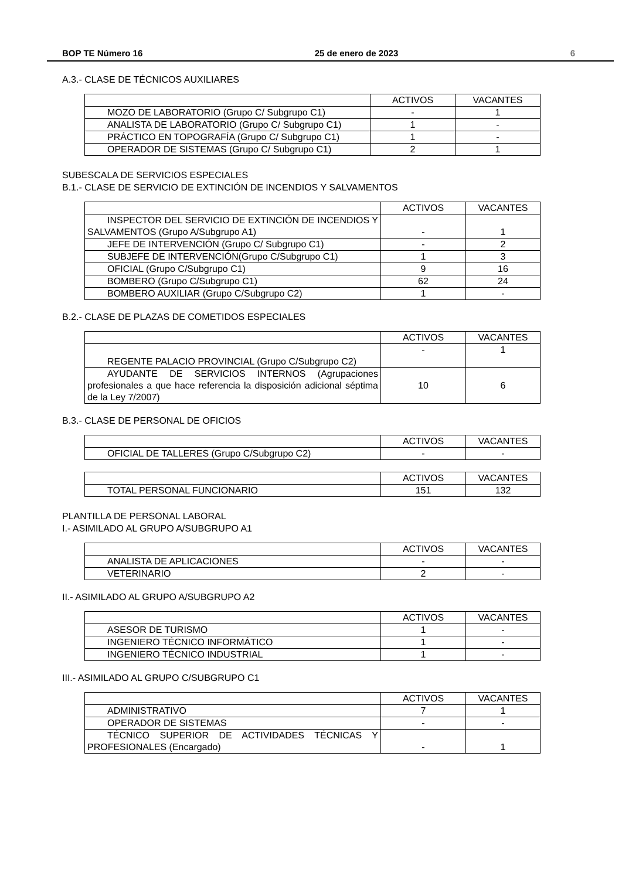BOP TE Número 16 25 de enero de 2023 6
A.3.- CLASE DE TÉCNICOS AUXILIARES
| | ACTIVOS | VACANTES |
| MOZO DE LABORATORIO (Grupo C/ Subgrupo C1) | - | 1 |
| ANALISTA DE LABORATORIO (Grupo C/ Subgrupo C1) | 1 | - |
| PRÁCTICO EN TOPOGRAFÍA (Grupo C/ Subgrupo C1) | 1 | - |
| OPERADOR DE SISTEMAS (Grupo C/ Subgrupo C1) | 2 | 1 |
SUBESCALA DE SERVICIOS ESPECIALES
B.1.- CLASE DE SERVICIO DE EXTINCIÓN DE INCENDIOS Y SALVAMENTOS
| | ACTIVOS | VACANTES |
| INSPECTOR DEL SERVICIO DE EXTINCIÓN DE INCENDIOS Y SALVAMENTOS (Grupo A/Subgrupo A1) | - | 1 |
| JEFE DE INTERVENCIÓN (Grupo C/ Subgrupo C1) | - | 2 |
| SUBJEFE DE INTERVENCIÓN(Grupo C/Subgrupo C1) | 1 | 3 |
| OFICIAL (Grupo C/Subgrupo C1) | 9 | 16 |
| BOMBERO (Grupo C/Subgrupo C1) | 62 | 24 |
| BOMBERO AUXILIAR (Grupo C/Subgrupo C2) | 1 | - |
B.2.- CLASE DE PLAZAS DE COMETIDOS ESPECIALES
| | ACTIVOS | VACANTES |
| REGENTE PALACIO PROVINCIAL (Grupo C/Subgrupo C2) | - | 1 |
| AYUDANTE DE SERVICIOS INTERNOS (Agrupaciones profesionales a que hace referencia la disposición adicional séptima de la Ley 7/2007) | 10 | 6 |
B.3.- CLASE DE PERSONAL DE OFICIOS
| | ACTIVOS | VACANTES |
| OFICIAL DE TALLERES (Grupo C/Subgrupo C2) | - | - |
| | ACTIVOS | VACANTES |
| TOTAL PERSONAL FUNCIONARIO | 151 | 132 |
PLANTILLA DE PERSONAL LABORAL
I.- ASIMILADO AL GRUPO A/SUBGRUPO A1
| | ACTIVOS | VACANTES |
| ANALISTA DE APLICACIONES | - | - |
| VETERINARIO | 2 | - |
II.- ASIMILADO AL GRUPO A/SUBGRUPO A2
| | ACTIVOS | VACANTES |
| ASESOR DE TURISMO | 1 | - |
| INGENIERO TÉCNICO INFORMÁTICO | 1 | - |
| INGENIERO TÉCNICO INDUSTRIAL | 1 | - |
III.- ASIMILADO AL GRUPO C/SUBGRUPO C1
| | ACTIVOS | VACANTES |
| ADMINISTRATIVO | 7 | 1 |
| OPERADOR DE SISTEMAS | - | - |
| TÉCNICO SUPERIOR DE ACTIVIDADES TÉCNICAS Y PROFESIONALES (Encargado) | - | 1 |